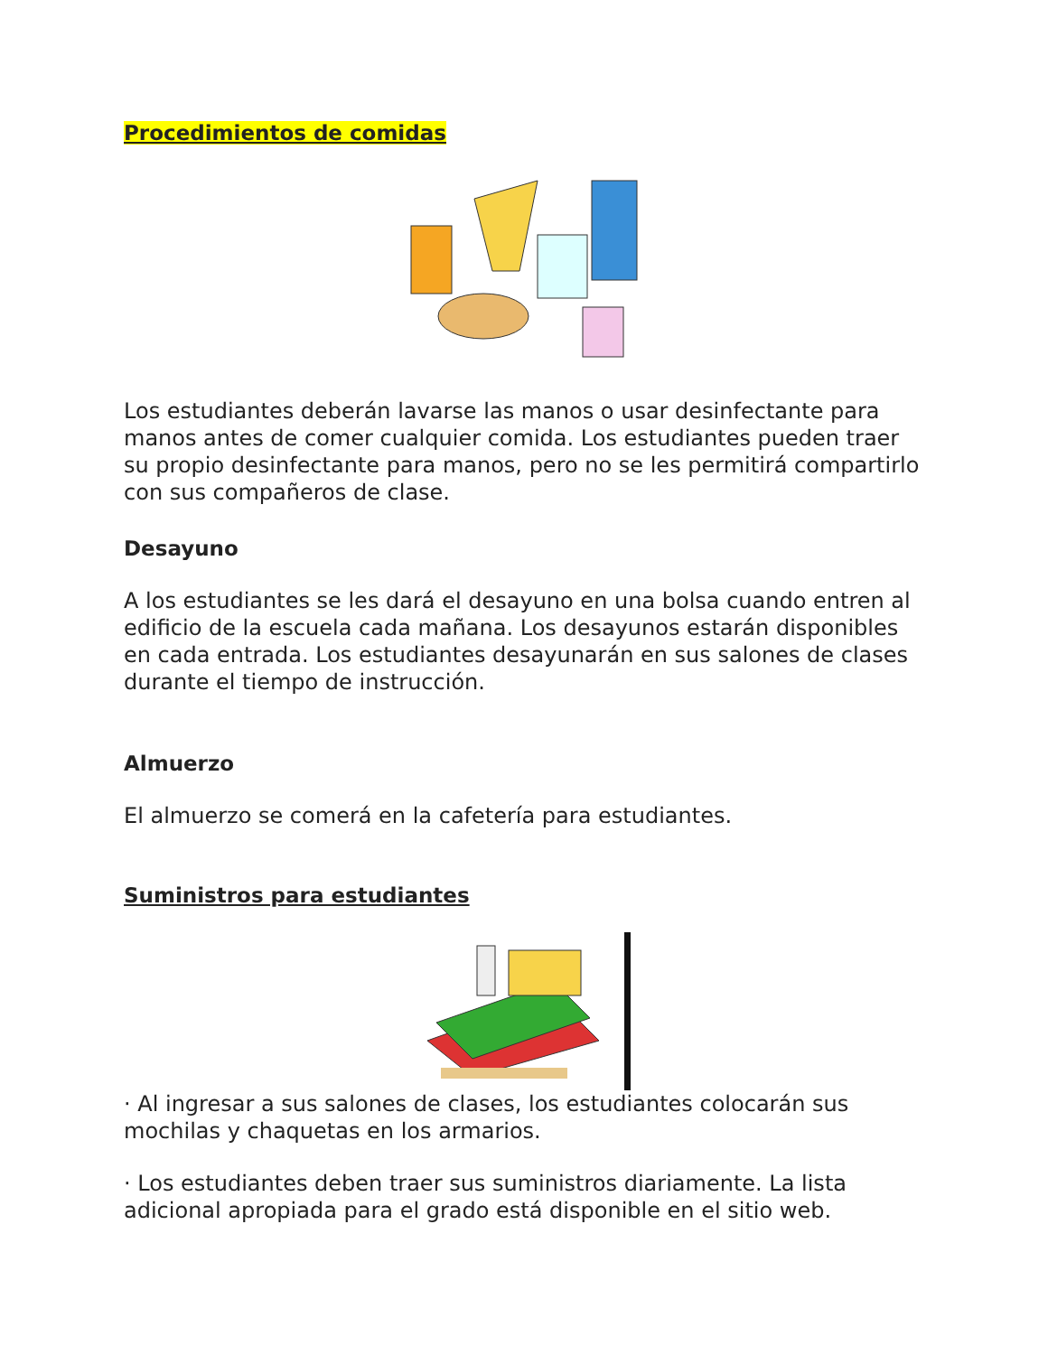Procedimientos de comidas
Los estudiantes deberán lavarse las manos o usar desinfectante para manos antes de comer cualquier comida. Los estudiantes pueden traer su propio desinfectante para manos, pero no se les permitirá compartirlo con sus compañeros de clase.
Desayuno
A los estudiantes se les dará el desayuno en una bolsa cuando entren al edificio de la escuela cada mañana. Los desayunos estarán disponibles en cada entrada. Los estudiantes desayunarán en sus salones de clases durante el tiempo de instrucción.
Almuerzo
El almuerzo se comerá en la cafetería para estudiantes.
Suministros para estudiantes
· Al ingresar a sus salones de clases, los estudiantes colocarán sus mochilas y chaquetas en los armarios.
· Los estudiantes deben traer sus suministros diariamente. La lista adicional apropiada para el grado está disponible en el sitio web.